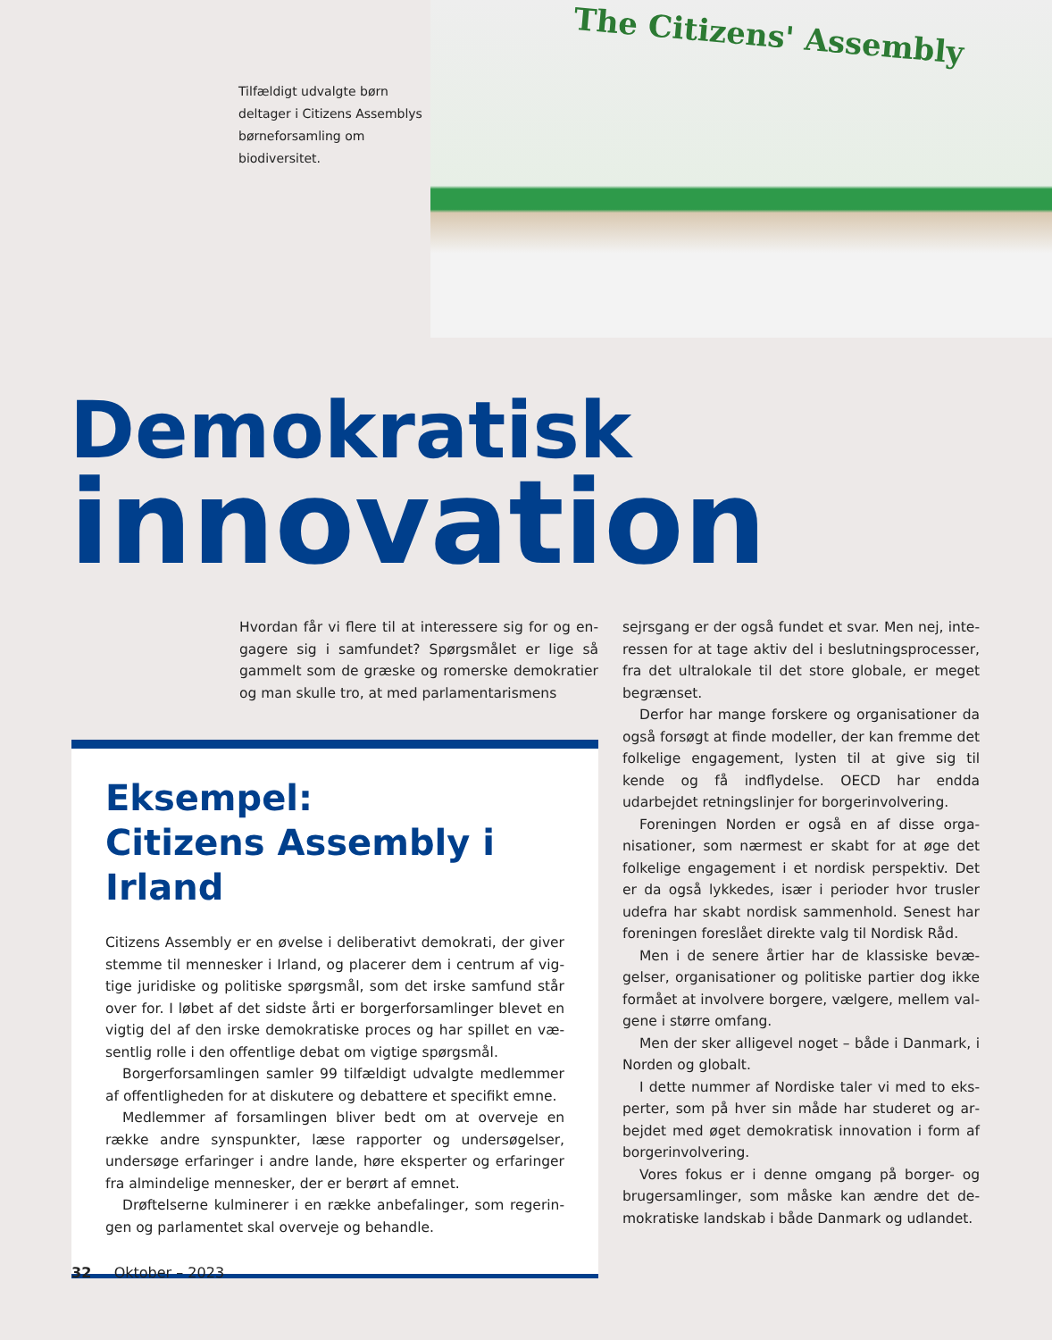Tilfældigt udvalgte børn deltager i Citizens Assem­blys børneforsamling om biodiversitet.
The Citizens' Assembly
Demokratisk
innovation
Hvordan får vi flere til at interessere sig for og en­gagere sig i samfundet? Spørgsmålet er lige så gammelt som de græske og romerske demokra­tier og man skulle tro, at med parlamentarismens
Eksempel:
Citizens Assembly i Irland
Citizens Assembly er en øvelse i deliberativt demokrati, der giver stemme til mennesker i Irland, og placerer dem i centrum af vig­tige juridiske og politiske spørgsmål, som det irske samfund står over for. I løbet af det sidste årti er borgerforsamlinger blevet en vigtig del af den irske demokratiske proces og har spillet en væ­sentlig rolle i den offentlige debat om vigtige spørgsmål.
Borgerforsamlingen samler 99 tilfældigt udvalgte medlemmer af offentligheden for at diskutere og debattere et specifikt emne.
Medlemmer af forsamlingen bliver bedt om at overveje en ræk­ke andre synspunkter, læse rapporter og undersøgelser, under­søge erfaringer i andre lande, høre eksperter og erfaringer fra almindelige mennesker, der er berørt af emnet.
Drøftelserne kulminerer i en række anbefalinger, som regerin­gen og parlamentet skal overveje og behandle.
sejrsgang er der også fundet et svar. Men nej, inte­ressen for at tage aktiv del i beslutningsprocesser, fra det ultralokale til det store globale, er meget begrænset.
Derfor har mange forskere og organisationer da også forsøgt at finde modeller, der kan fremme det folkelige engagement, lysten til at give sig til kende og få indflydelse. OECD har endda udarbejdet ret­ningslinjer for borgerinvolvering.
Foreningen Norden er også en af disse orga­nisationer, som nærmest er skabt for at øge det folkelige engagement i et nordisk perspektiv. Det er da også lykkedes, især i perioder hvor trusler udefra har skabt nordisk sammenhold. Senest har foreningen foreslået direkte valg til Nordisk Råd.
Men i de senere årtier har de klassiske bevæ­gelser, organisationer og politiske partier dog ikke formået at involvere borgere, vælgere, mellem val­gene i større omfang.
Men der sker alligevel noget – både i Danmark, i Norden og globalt.
I dette nummer af Nordiske taler vi med to eks­perter, som på hver sin måde har studeret og ar­bejdet med øget demokratisk innovation i form af borgerinvolvering.
Vores fokus er i denne omgang på borger- og brugersamlinger, som måske kan ændre det de­mokratiske landskab i både Danmark og udlandet.
32 Oktober – 2023